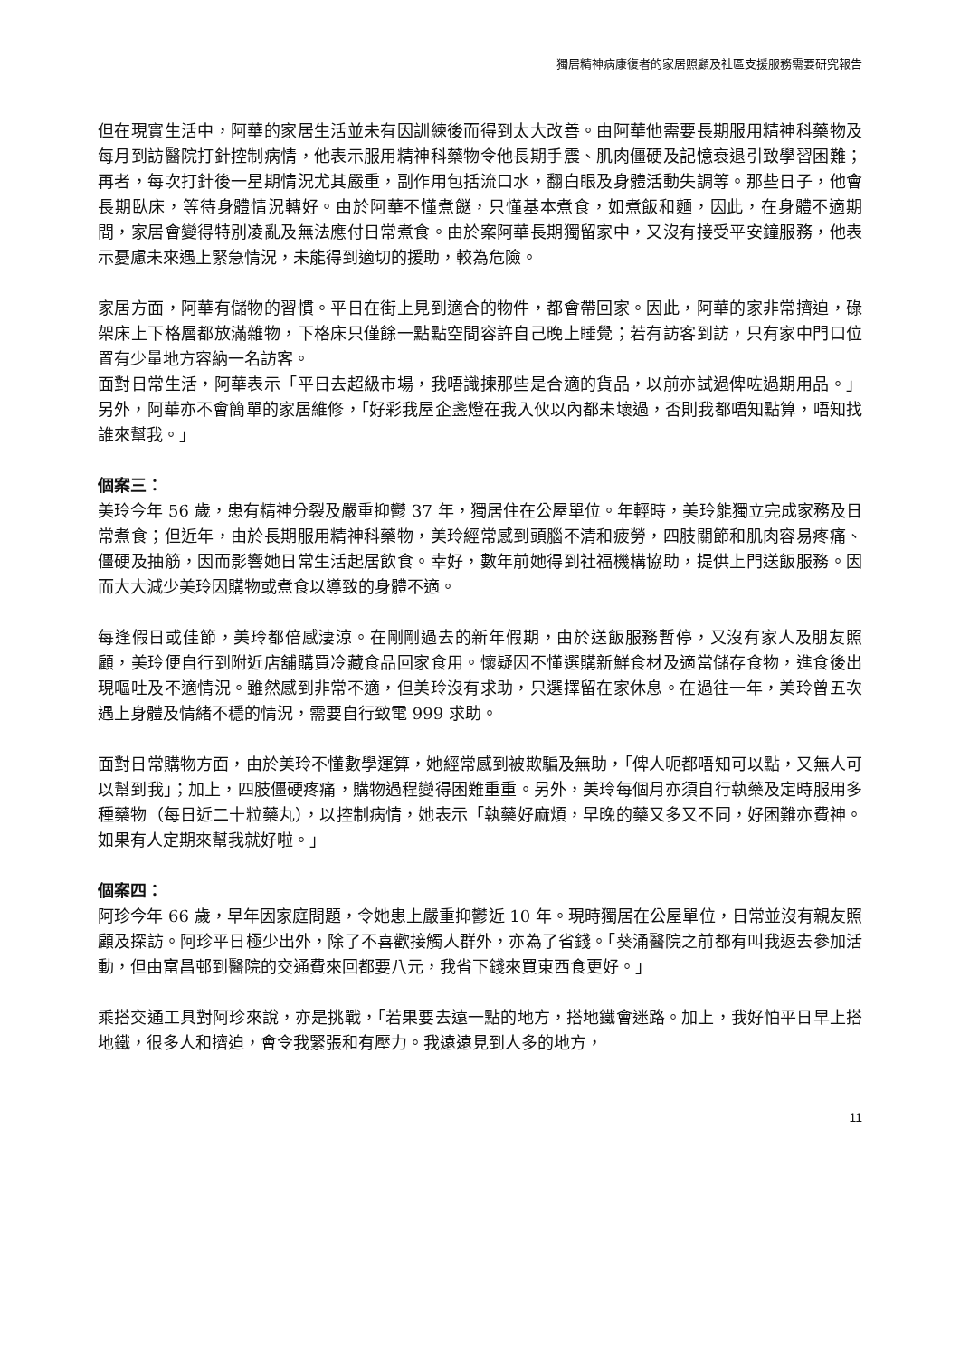獨居精神病康復者的家居照顧及社區支援服務需要研究報告
但在現實生活中，阿華的家居生活並未有因訓練後而得到太大改善。由阿華他需要長期服用精神科藥物及每月到訪醫院打針控制病情，他表示服用精神科藥物令他長期手震、肌肉僵硬及記憶衰退引致學習困難；再者，每次打針後一星期情況尤其嚴重，副作用包括流口水，翻白眼及身體活動失調等。那些日子，他會長期臥床，等待身體情況轉好。由於阿華不懂煮餸，只懂基本煮食，如煮飯和麵，因此，在身體不適期間，家居會變得特別凌亂及無法應付日常煮食。由於案阿華長期獨留家中，又沒有接受平安鐘服務，他表示憂慮未來遇上緊急情況，未能得到適切的援助，較為危險。
家居方面，阿華有儲物的習慣。平日在街上見到適合的物件，都會帶回家。因此，阿華的家非常擠迫，碌架床上下格層都放滿雜物，下格床只僅餘一點點空間容許自己晚上睡覺；若有訪客到訪，只有家中門口位置有少量地方容納一名訪客。
面對日常生活，阿華表示「平日去超級市場，我唔識揀那些是合適的貨品，以前亦試過俾咗過期用品。」另外，阿華亦不會簡單的家居維修，「好彩我屋企盞燈在我入伙以內都未壞過，否則我都唔知點算，唔知找誰來幫我。」
個案三：
美玲今年 56 歲，患有精神分裂及嚴重抑鬱 37 年，獨居住在公屋單位。年輕時，美玲能獨立完成家務及日常煮食；但近年，由於長期服用精神科藥物，美玲經常感到頭腦不清和疲勞，四肢關節和肌肉容易疼痛、僵硬及抽筋，因而影響她日常生活起居飲食。幸好，數年前她得到社福機構協助，提供上門送飯服務。因而大大減少美玲因購物或煮食以導致的身體不適。
每逢假日或佳節，美玲都倍感淒涼。在剛剛過去的新年假期，由於送飯服務暫停，又沒有家人及朋友照顧，美玲便自行到附近店舖購買冷藏食品回家食用。懷疑因不懂選購新鮮食材及適當儲存食物，進食後出現嘔吐及不適情況。雖然感到非常不適，但美玲沒有求助，只選擇留在家休息。在過往一年，美玲曾五次遇上身體及情緒不穩的情況，需要自行致電 999 求助。
面對日常購物方面，由於美玲不懂數學運算，她經常感到被欺騙及無助，「俾人呃都唔知可以點，又無人可以幫到我」；加上，四肢僵硬疼痛，購物過程變得困難重重。另外，美玲每個月亦須自行執藥及定時服用多種藥物（每日近二十粒藥丸），以控制病情，她表示「執藥好麻煩，早晚的藥又多又不同，好困難亦費神。如果有人定期來幫我就好啦。」
個案四：
阿珍今年 66 歲，早年因家庭問題，令她患上嚴重抑鬱近 10 年。現時獨居在公屋單位，日常並沒有親友照顧及探訪。阿珍平日極少出外，除了不喜歡接觸人群外，亦為了省錢。「葵涌醫院之前都有叫我返去參加活動，但由富昌邨到醫院的交通費來回都要八元，我省下錢來買東西食更好。」
乘搭交通工具對阿珍來說，亦是挑戰，「若果要去遠一點的地方，搭地鐵會迷路。加上，我好怕平日早上搭地鐵，很多人和擠迫，會令我緊張和有壓力。我遠遠見到人多的地方，
11